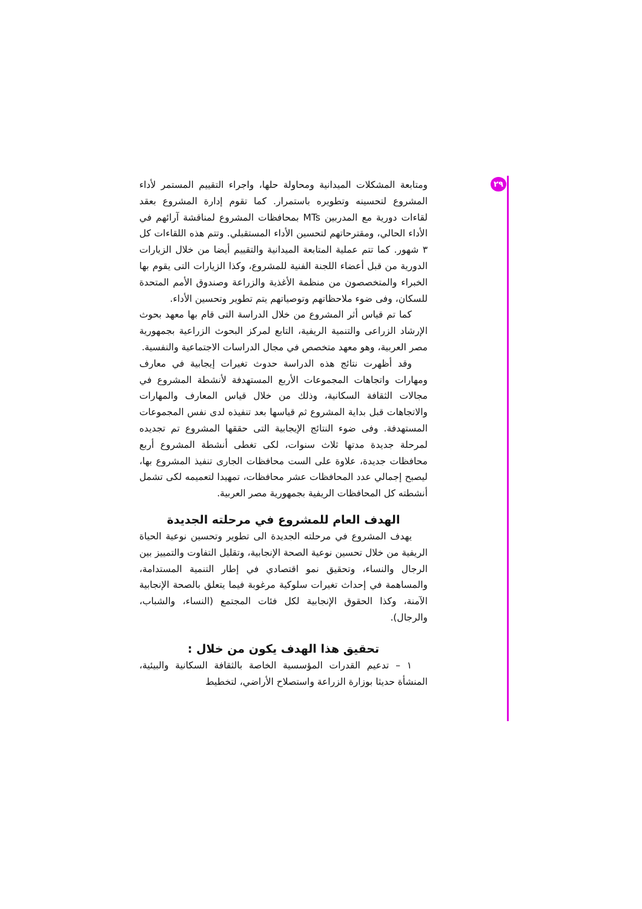٢٩
ومتابعة المشكلات الميدانية ومحاولة حلها، واجراء التقييم المستمر لأداء المشروع لتحسينه وتطويره باستمرار. كما تقوم إدارة المشروع بعقد لقاءات دورية مع المدربين MTs بمحافظات المشروع لمناقشة آرائهم في الأداء الحالي، ومقترحاتهم لتحسين الأداء المستقبلي. وتتم هذه اللقاءات كل ٣ شهور. كما تتم عملية المتابعة الميدانية والتقييم أيضا من خلال الزيارات الدورية من قبل أعضاء اللجنة الفنية للمشروع، وكذا الزيارات التى يقوم بها الخبراء والمتخصصون من منظمة الأغذية والزراعة وصندوق الأمم المتحدة للسكان، وفى ضوء ملاحظاتهم وتوصياتهم يتم تطوير وتحسين الأداء.
كما تم قياس أثر المشروع من خلال الدراسة التى قام بها معهد بحوث الإرشاد الزراعى والتنمية الريفية، التابع لمركز البحوث الزراعية بجمهورية مصر العربية، وهو معهد متخصص في مجال الدراسات الاجتماعية والنفسية.
وقد أظهرت نتائج هذه الدراسة حدوث تغيرات إيجابية في معارف ومهارات واتجاهات المجموعات الأربع المستهدفة لأنشطة المشروع في مجالات الثقافة السكانية، وذلك من خلال قياس المعارف والمهارات والاتجاهات قبل بداية المشروع ثم قياسها بعد تنفيذه لدى نفس المجموعات المستهدفة. وفى ضوء النتائج الإيجابية التى حققها المشروع تم تجديده لمرحلة جديدة مدتها ثلاث سنوات، لكى تغطى أنشطة المشروع أربع محافظات جديدة، علاوة على الست محافظات الجارى تنفيذ المشروع بها، ليصبح إجمالي عدد المحافظات عشر محافظات، تمهيدا لتعميمه لكى تشمل أنشطته كل المحافظات الريفية بجمهورية مصر العربية.
الهدف العام للمشروع في مرحلته الجديدة
يهدف المشروع في مرحلته الجديدة الى تطوير وتحسين نوعية الحياة الريفية من خلال تحسين نوعية الصحة الإنجابية، وتقليل التفاوت والتمييز بين الرجال والنساء، وتحقيق نمو اقتصادي في إطار التنمية المستدامة، والمساهمة في إحداث تغيرات سلوكية مرغوبة فيما يتعلق بالصحة الإنجابية الآمنة، وكذا الحقوق الإنجابية لكل فئات المجتمع (النساء، والشباب، والرجال).
تحقيق هذا الهدف يكون من خلال :
١ – تدعيم القدرات المؤسسية الخاصة بالثقافة السكانية والبيئية، المنشأة حديثا بوزارة الزراعة واستصلاح الأراضي، لتخطيط